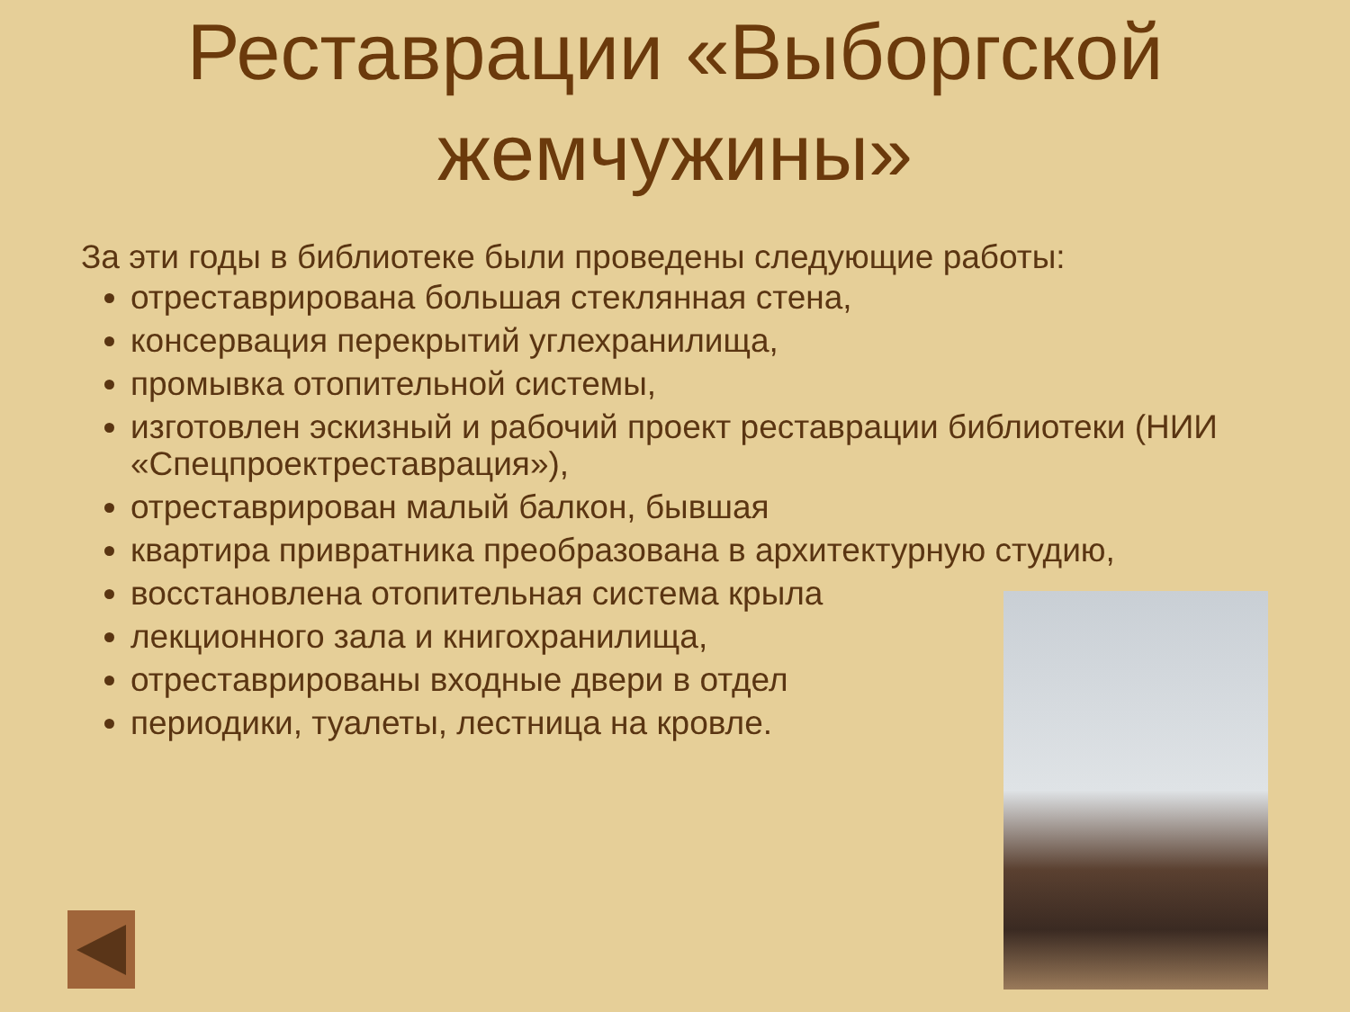Реставрации «Выборгской
жемчужины»
За эти годы в библиотеке были проведены следующие работы:
отреставрирована большая стеклянная стена,
консервация перекрытий углехранилища,
промывка отопительной системы,
изготовлен эскизный и рабочий проект реставрации библиотеки (НИИ «Спецпроектреставрация»),
отреставрирован малый балкон, бывшая
квартира привратника преобразована в архитектурную студию,
восстановлена отопительная система крыла
лекционного зала и книгохранилища,
отреставрированы входные двери в отдел
периодики, туалеты, лестница на кровле.